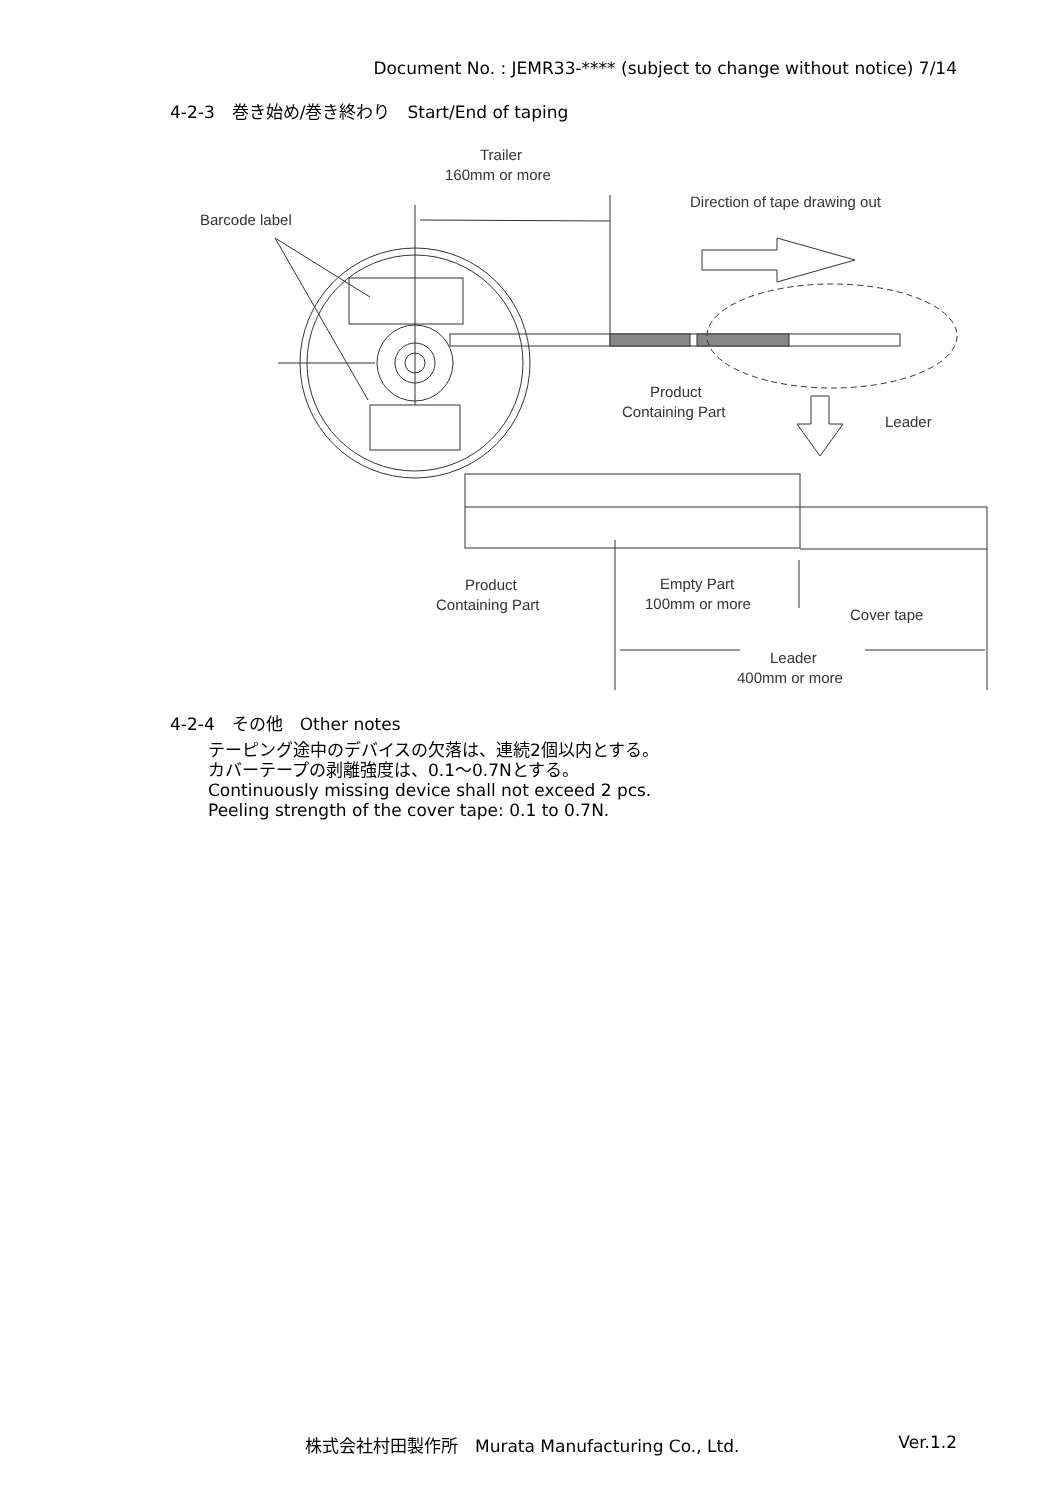Document No. : JEMR33-**** (subject to change without notice) 7/14
4-2-3　巻き始め/巻き終わり　Start/End of taping
Trailer
160mm or more
Barcode label
Direction of tape drawing out
Product
Containing Part
Leader
Product
Containing Part
Empty Part
100mm or more
Cover tape
Leader
400mm or more
4-2-4　その他　Other notes
テーピング途中のデバイスの欠落は、連続2個以内とする。
カバーテープの剥離強度は、0.1～0.7Nとする。
Continuously missing device shall not exceed 2 pcs.
Peeling strength of the cover tape: 0.1 to 0.7N.
株式会社村田製作所　Murata Manufacturing Co., Ltd. Ver.1.2